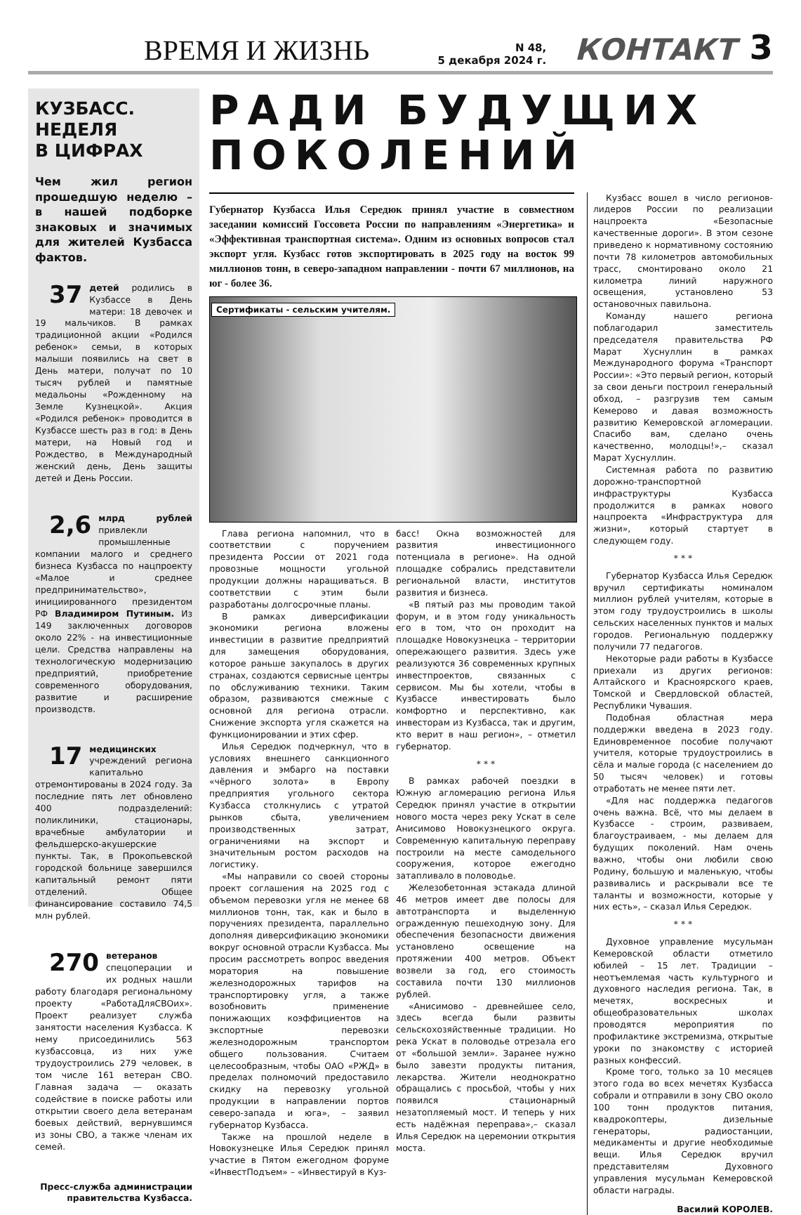ВРЕМЯ И ЖИЗНЬ
N 48,
5 декабря 2024 г.
КОНТАКТ
3
КУЗБАСС.
НЕДЕЛЯ
В ЦИФРАХ
Чем жил регион прошедшую неделю – в нашей подборке знаковых и значимых для жителей Кузбасса фактов.
37 детей родились в Кузбассе в День матери: 18 девочек и 19 мальчиков. В рамках традиционной акции «Родился ребенок» семьи, в которых малыши появились на свет в День матери, получат по 10 тысяч рублей и памятные медальоны «Рожденному на Земле Кузнецкой». Акция «Родился ребенок» проводится в Кузбассе шесть раз в год: в День матери, на Новый год и Рождество, в Международный женский день, День защиты детей и День России.
2,6 млрд рублей привлекли промышленные компании малого и среднего бизнеса Кузбасса по нацпроекту «Малое и среднее предпринимательство», инициированного президентом РФ Владимиром Путиным. Из 149 заключенных договоров около 22% - на инвестиционные цели. Средства направлены на технологическую модернизацию предприятий, приобретение современного оборудования, развитие и расширение производств.
17 медицинских учреждений региона капитально отремонтированы в 2024 году. За последние пять лет обновлено 400 подразделений: поликлиники, стационары, врачебные амбулатории и фельдшерско-акушерские пункты. Так, в Прокопьевской городской больнице завершился капитальный ремонт пяти отделений. Общее финансирование составило 74,5 млн рублей.
270 ветеранов спецоперации и их родных нашли работу благодаря региональному проекту «РаботаДляСВОих». Проект реализует служба занятости населения Кузбасса. К нему присоединились 563 кузбассовца, из них уже трудоустроились 279 человек, в том числе 161 ветеран СВО. Главная задача — оказать содействие в поиске работы или открытии своего дела ветеранам боевых действий, вернувшимся из зоны СВО, а также членам их семей.
Пресс-служба администрации правительства Кузбасса.
РАДИ БУДУЩИХ ПОКОЛЕНИЙ
Губернатор Кузбасса Илья Середюк принял участие в совместном заседании комиссий Госсовета России по направлениям «Энергетика» и «Эффективная транспортная система». Одним из основных вопросов стал экспорт угля. Кузбасс готов экспортировать в 2025 году на восток 99 миллионов тонн, в северо-западном направлении - почти 67 миллионов, на юг - более 36.
Сертификаты - сельским учителям.
Глава региона напомнил, что в соответствии с поручением президента России от 2021 года провозные мощности угольной продукции должны наращиваться. В соответствии с этим были разработаны долгосрочные планы.
В рамках диверсификации экономики региона вложены инвестиции в развитие предприятий для замещения оборудования, которое раньше закупалось в других странах, создаются сервисные центры по обслуживанию техники. Таким образом, развиваются смежные с основной для региона отрасли. Снижение экспорта угля скажется на функционировании и этих сфер.
Илья Середюк подчеркнул, что в условиях внешнего санкционного давления и эмбарго на поставки «чёрного золота» в Европу предприятия угольного сектора Кузбасса столкнулись с утратой рынков сбыта, увеличением производственных затрат, ограничениями на экспорт и значительным ростом расходов на логистику.
«Мы направили со своей стороны проект соглашения на 2025 год с объемом перевозки угля не менее 68 миллионов тонн, так, как и было в поручениях президента, параллельно дополняя диверсификацию экономики вокруг основной отрасли Кузбасса. Мы просим рассмотреть вопрос введения моратория на повышение железнодорожных тарифов на транспортировку угля, а также возобновить применение понижающих коэффициентов на экспортные перевозки железнодорожным транспортом общего пользования. Считаем целесообразным, чтобы ОАО «РЖД» в пределах полномочий предоставило скидку на перевозку угольной продукции в направлении портов северо-запада и юга», – заявил губернатор Кузбасса.
Также на прошлой неделе в Новокузнецке Илья Середюк принял участие в Пятом ежегодном форуме «ИнвестПодъем» – «Инвестируй в Куз-
басс! Окна возможностей для развития инвестиционного потенциала в регионе». На одной площадке собрались представители региональной власти, институтов развития и бизнеса.
«В пятый раз мы проводим такой форум, и в этом году уникальность его в том, что он проходит на площадке Новокузнецка – территории опережающего развития. Здесь уже реализуются 36 современных крупных инвестпроектов, связанных с сервисом. Мы бы хотели, чтобы в Кузбассе инвестировать было комфортно и перспективно, как инвесторам из Кузбасса, так и другим, кто верит в наш регион», – отметил губернатор.
* * *
В рамках рабочей поездки в Южную агломерацию региона Илья Середюк принял участие в открытии нового моста через реку Ускат в селе Анисимово Новокузнецкого округа. Современную капитальную переправу построили на месте самодельного сооружения, которое ежегодно затапливало в половодье.
Железобетонная эстакада длиной 46 метров имеет две полосы для автотранспорта и выделенную огражденную пешеходную зону. Для обеспечения безопасности движения установлено освещение на протяжении 400 метров. Объект возвели за год, его стоимость составила почти 130 миллионов рублей.
«Анисимово – древнейшее село, здесь всегда были развиты сельскохозяйственные традиции. Но река Ускат в половодье отрезала его от «большой земли». Заранее нужно было завезти продукты питания, лекарства. Жители неоднократно обращались с просьбой, чтобы у них появился стационарный незатопляемый мост. И теперь у них есть надёжная переправа»,– сказал Илья Середюк на церемонии открытия моста.
Кузбасс вошел в число регионов-лидеров России по реализации нацпроекта «Безопасные качественные дороги». В этом сезоне приведено к нормативному состоянию почти 78 километров автомобильных трасс, смонтировано около 21 километра линий наружного освещения, установлено 53 остановочных павильона.
Команду нашего региона поблагодарил заместитель председателя правительства РФ Марат Хуснуллин в рамках Международного форума «Транспорт России»: «Это первый регион, который за свои деньги построил генеральный обход, – разгрузив тем самым Кемерово и давая возможность развитию Кемеровской агломерации. Спасибо вам, сделано очень качественно, молодцы!»,– сказал Марат Хуснуллин.
Системная работа по развитию дорожно-транспортной инфраструктуры Кузбасса продолжится в рамках нового нацпроекта «Инфраструктура для жизни», который стартует в следующем году.
* * *
Губернатор Кузбасса Илья Середюк вручил сертификаты номиналом миллион рублей учителям, которые в этом году трудоустроились в школы сельских населенных пунктов и малых городов. Региональную поддержку получили 77 педагогов.
Некоторые ради работы в Кузбассе приехали из других регионов: Алтайского и Красноярского краев, Томской и Свердловской областей, Республики Чувашия.
Подобная областная мера поддержки введена в 2023 году. Единовременное пособие получают учителя, которые трудоустроились в сёла и малые города (с населением до 50 тысяч человек) и готовы отработать не менее пяти лет.
«Для нас поддержка педагогов очень важна. Всё, что мы делаем в Кузбассе - строим, развиваем, благоустраиваем, - мы делаем для будущих поколений. Нам очень важно, чтобы они любили свою Родину, большую и маленькую, чтобы развивались и раскрывали все те таланты и возможности, которые у них есть», – сказал Илья Середюк.
* * *
Духовное управление мусульман Кемеровской области отметило юбилей – 15 лет. Традиции – неотъемлемая часть культурного и духовного наследия региона. Так, в мечетях, воскресных и общеобразовательных школах проводятся мероприятия по профилактике экстремизма, открытые уроки по знакомству с историей разных конфессий.
Кроме того, только за 10 месяцев этого года во всех мечетях Кузбасса собрали и отправили в зону СВО около 100 тонн продуктов питания, квадрокоптеры, дизельные генераторы, радиостанции, медикаменты и другие необходимые вещи. Илья Середюк вручил представителям Духовного управления мусульман Кемеровской области награды.
Василий КОРОЛЕВ.